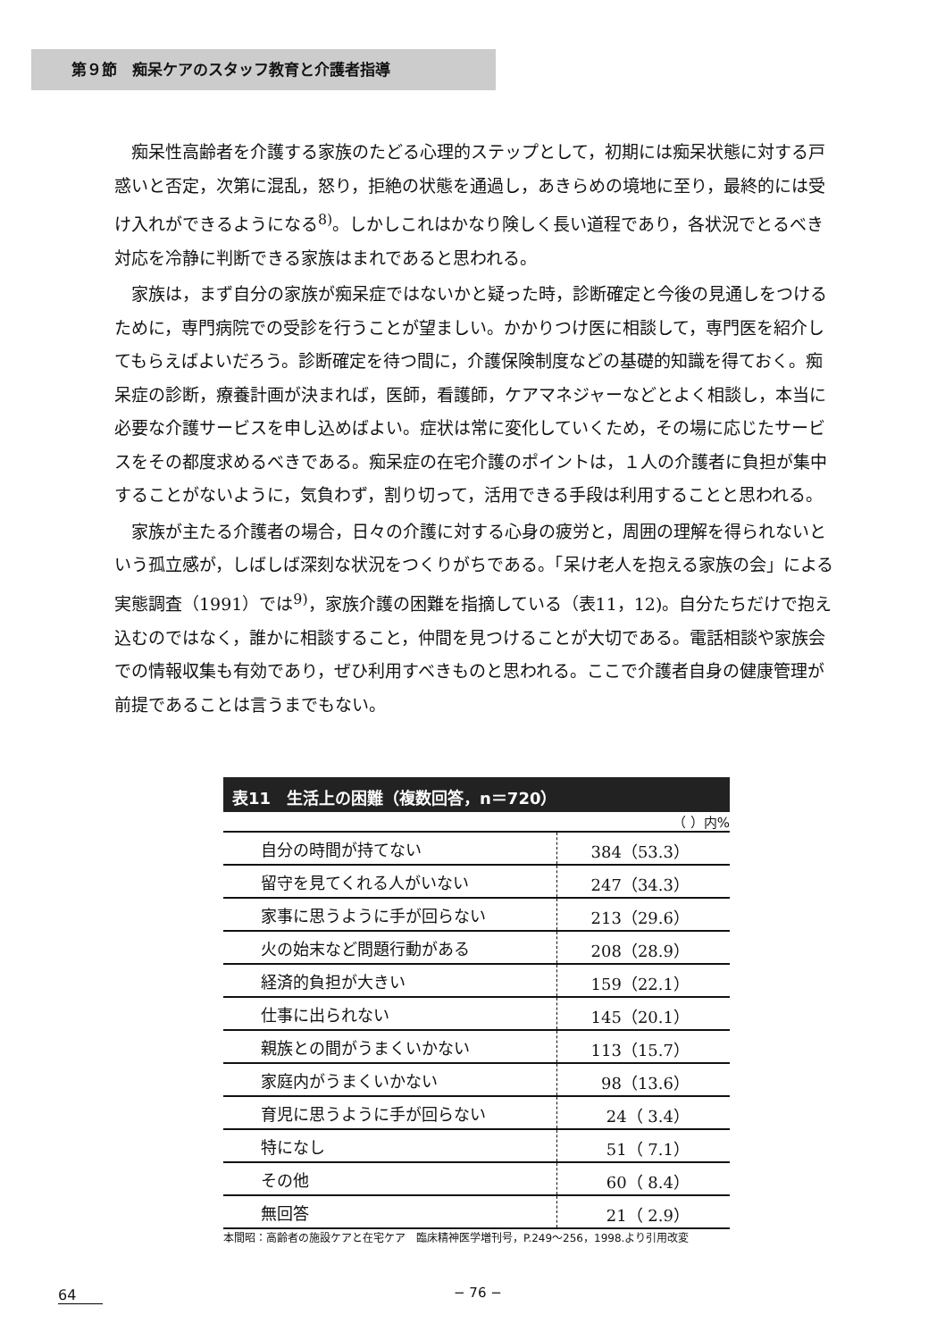第９節　痴呆ケアのスタッフ教育と介護者指導
痴呆性高齢者を介護する家族のたどる心理的ステップとして，初期には痴呆状態に対する戸惑いと否定，次第に混乱，怒り，拒絶の状態を通過し，あきらめの境地に至り，最終的には受け入れができるようになる<sup>8)</sup>。しかしこれはかなり険しく長い道程であり，各状況でとるべき対応を冷静に判断できる家族はまれであると思われる。
家族は，まず自分の家族が痴呆症ではないかと疑った時，診断確定と今後の見通しをつけるために，専門病院での受診を行うことが望ましい。かかりつけ医に相談して，専門医を紹介してもらえばよいだろう。診断確定を待つ間に，介護保険制度などの基礎的知識を得ておく。痴呆症の診断，療養計画が決まれば，医師，看護師，ケアマネジャーなどとよく相談し，本当に必要な介護サービスを申し込めばよい。症状は常に変化していくため，その場に応じたサービスをその都度求めるべきである。痴呆症の在宅介護のポイントは，１人の介護者に負担が集中することがないように，気負わず，割り切って，活用できる手段は利用することと思われる。
家族が主たる介護者の場合，日々の介護に対する心身の疲労と，周囲の理解を得られないという孤立感が，しばしば深刻な状況をつくりがちである。「呆け老人を抱える家族の会」による実態調査（1991）では<sup>9)</sup>，家族介護の困難を指摘している（表11，12)。自分たちだけで抱え込むのではなく，誰かに相談すること，仲間を見つけることが大切である。電話相談や家族会での情報収集も有効であり，ぜひ利用すべきものと思われる。ここで介護者自身の健康管理が前提であることは言うまでもない。
表11　生活上の困難（複数回答，n＝720）
（ ）内%
| 自分の時間が持てない | 384（53.3） |
| 留守を見てくれる人がいない | 247（34.3） |
| 家事に思うように手が回らない | 213（29.6） |
| 火の始末など問題行動がある | 208（28.9） |
| 経済的負担が大きい | 159（22.1） |
| 仕事に出られない | 145（20.1） |
| 親族との間がうまくいかない | 113（15.7） |
| 家庭内がうまくいかない | 98（13.6） |
| 育児に思うように手が回らない | 24（ 3.4） |
| 特になし | 51（ 7.1） |
| その他 | 60（ 8.4） |
| 無回答 | 21（ 2.9） |
本間昭：高齢者の施設ケアと在宅ケア　臨床精神医学増刊号，P.249〜256，1998.より引用改変
64 − 76 −